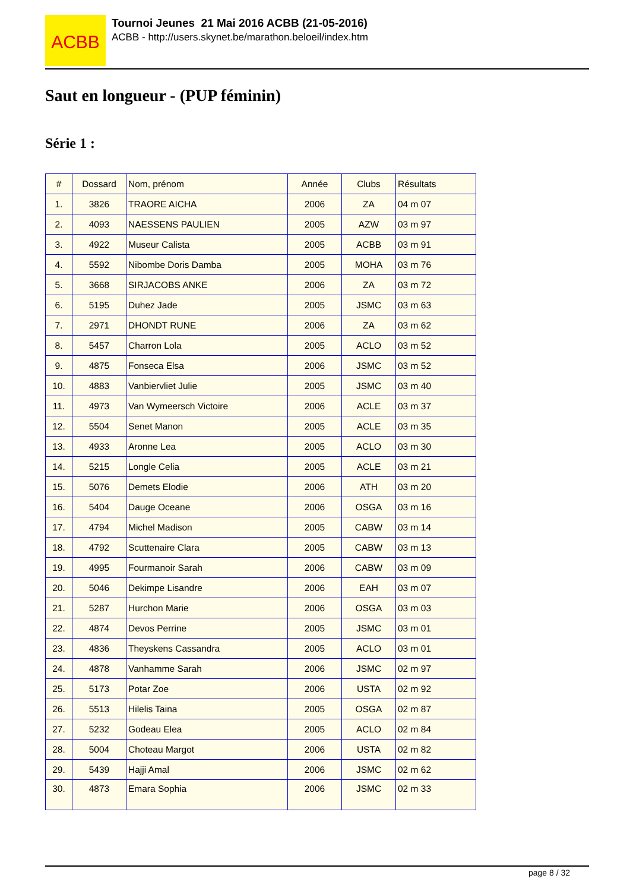ACBB
Tournoi Jeunes 21 Mai 2016 ACBB (21-05-2016)
ACBB - http://users.skynet.be/marathon.beloeil/index.htm
Saut en longueur - (PUP féminin)
Série 1 :
| # | Dossard | Nom, prénom | Année | Clubs | Résultats |
| --- | --- | --- | --- | --- | --- |
| 1. | 3826 | TRAORE AICHA | 2006 | ZA | 04 m 07 |
| 2. | 4093 | NAESSENS PAULIEN | 2005 | AZW | 03 m 97 |
| 3. | 4922 | Museur Calista | 2005 | ACBB | 03 m 91 |
| 4. | 5592 | Nibombe Doris Damba | 2005 | MOHA | 03 m 76 |
| 5. | 3668 | SIRJACOBS ANKE | 2006 | ZA | 03 m 72 |
| 6. | 5195 | Duhez Jade | 2005 | JSMC | 03 m 63 |
| 7. | 2971 | DHONDT RUNE | 2006 | ZA | 03 m 62 |
| 8. | 5457 | Charron Lola | 2005 | ACLO | 03 m 52 |
| 9. | 4875 | Fonseca Elsa | 2006 | JSMC | 03 m 52 |
| 10. | 4883 | Vanbiervliet Julie | 2005 | JSMC | 03 m 40 |
| 11. | 4973 | Van Wymeersch Victoire | 2006 | ACLE | 03 m 37 |
| 12. | 5504 | Senet Manon | 2005 | ACLE | 03 m 35 |
| 13. | 4933 | Aronne Lea | 2005 | ACLO | 03 m 30 |
| 14. | 5215 | Longle Celia | 2005 | ACLE | 03 m 21 |
| 15. | 5076 | Demets Elodie | 2006 | ATH | 03 m 20 |
| 16. | 5404 | Dauge Oceane | 2006 | OSGA | 03 m 16 |
| 17. | 4794 | Michel Madison | 2005 | CABW | 03 m 14 |
| 18. | 4792 | Scuttenaire Clara | 2005 | CABW | 03 m 13 |
| 19. | 4995 | Fourmanoir Sarah | 2006 | CABW | 03 m 09 |
| 20. | 5046 | Dekimpe Lisandre | 2006 | EAH | 03 m 07 |
| 21. | 5287 | Hurchon Marie | 2006 | OSGA | 03 m 03 |
| 22. | 4874 | Devos Perrine | 2005 | JSMC | 03 m 01 |
| 23. | 4836 | Theyskens Cassandra | 2005 | ACLO | 03 m 01 |
| 24. | 4878 | Vanhamme Sarah | 2006 | JSMC | 02 m 97 |
| 25. | 5173 | Potar Zoe | 2006 | USTA | 02 m 92 |
| 26. | 5513 | Hilelis Taina | 2005 | OSGA | 02 m 87 |
| 27. | 5232 | Godeau Elea | 2005 | ACLO | 02 m 84 |
| 28. | 5004 | Choteau Margot | 2006 | USTA | 02 m 82 |
| 29. | 5439 | Hajji Amal | 2006 | JSMC | 02 m 62 |
| 30. | 4873 | Emara Sophia | 2006 | JSMC | 02 m 33 |
page 8 / 32